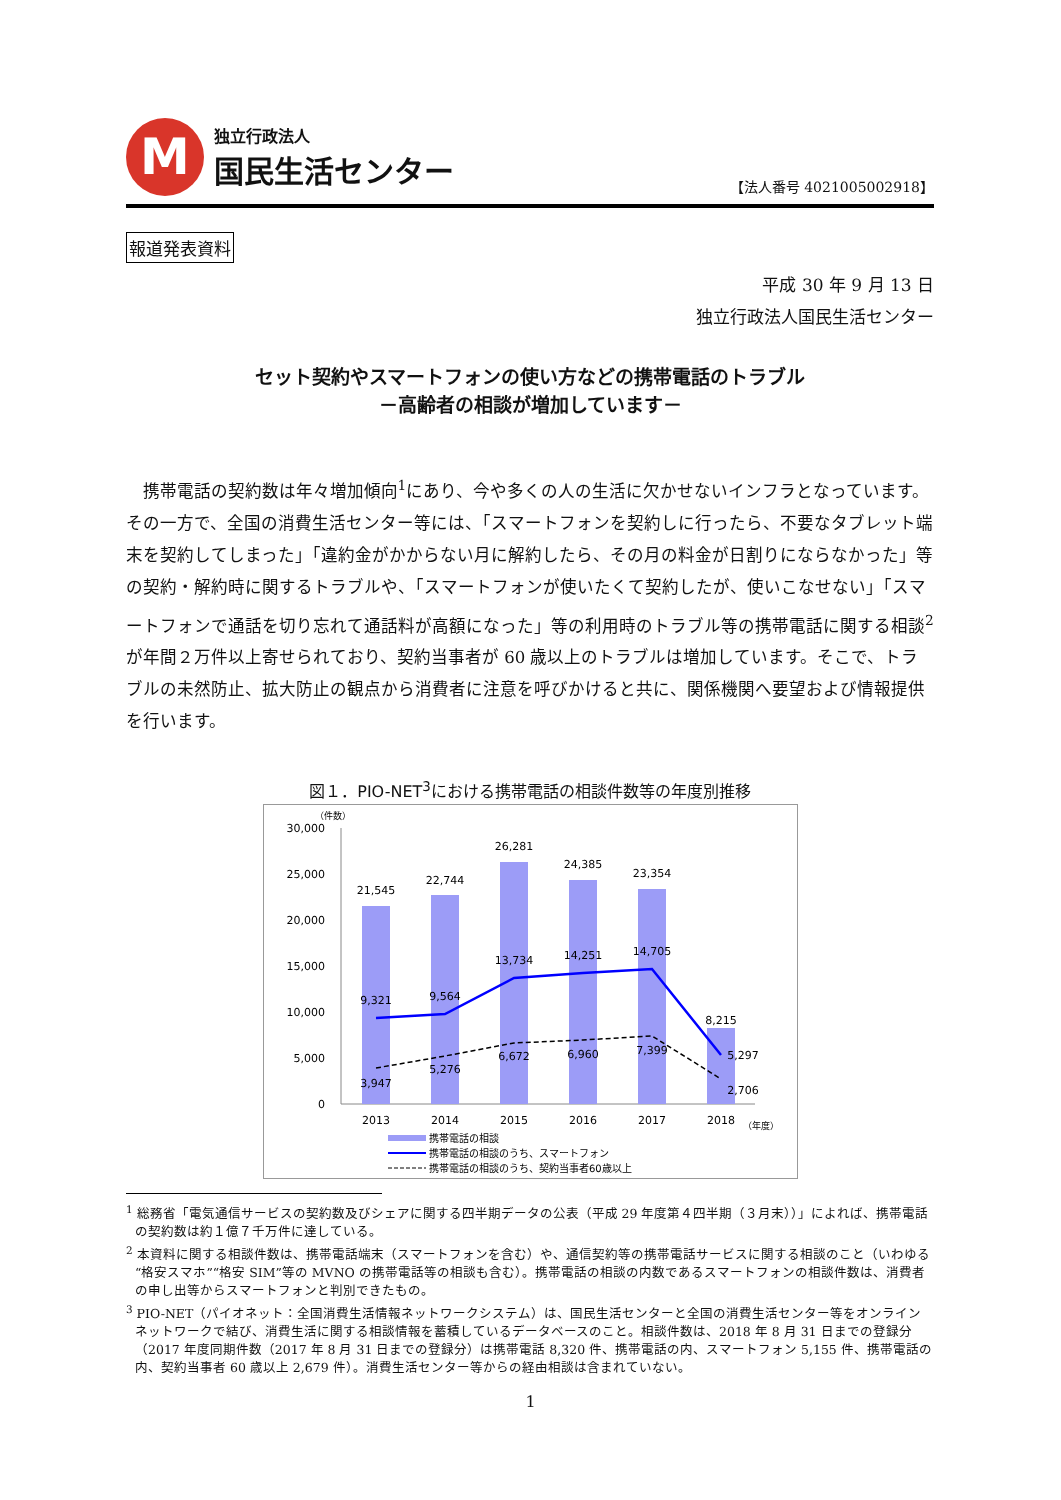M
独立行政法人
国民生活センター
【法人番号 4021005002918】
報道発表資料
平成 30 年 9 月 13 日
独立行政法人国民生活センター
セット契約やスマートフォンの使い方などの携帯電話のトラブル
－高齢者の相談が増加しています－
携帯電話の契約数は年々増加傾向<sup>1</sup>にあり、今や多くの人の生活に欠かせないインフラとなっています。その一方で、全国の消費生活センター等には、「スマートフォンを契約しに行ったら、不要なタブレット端末を契約してしまった」「違約金がかからない月に解約したら、その月の料金が日割りにならなかった」等の契約・解約時に関するトラブルや、「スマートフォンが使いたくて契約したが、使いこなせない」「スマートフォンで通話を切り忘れて通話料が高額になった」等の利用時のトラブル等の携帯電話に関する相談<sup>2</sup>が年間２万件以上寄せられており、契約当事者が 60 歳以上のトラブルは増加しています。そこで、トラブルの未然防止、拡大防止の観点から消費者に注意を呼びかけると共に、関係機関へ要望および情報提供を行います。
図１．PIO-NET<sup>3</sup>における携帯電話の相談件数等の年度別推移
（件数）
30,000
25,000
20,000
15,000
10,000
5,000
0
21,545
22,744
26,281
24,385
23,354
8,215
9,321
9,564
13,734
14,251
14,705
5,297
3,947
5,276
6,672
6,960
7,399
2,706
2013
2014
2015
2016
2017
2018
（年度）
携帯電話の相談
携帯電話の相談のうち、スマートフォン
携帯電話の相談のうち、契約当事者60歳以上
<sup>1</sup> 総務省「電気通信サービスの契約数及びシェアに関する四半期データの公表（平成 29 年度第４四半期（３月末））」によれば、携帯電話の契約数は約１億７千万件に達している。
<sup>2</sup> 本資料に関する相談件数は、携帯電話端末（スマートフォンを含む）や、通信契約等の携帯電話サービスに関する相談のこと（いわゆる“格安スマホ”“格安 SIM”等の MVNO の携帯電話等の相談も含む）。携帯電話の相談の内数であるスマートフォンの相談件数は、消費者の申し出等からスマートフォンと判別できたもの。
<sup>3</sup> PIO-NET（パイオネット：全国消費生活情報ネットワークシステム）は、国民生活センターと全国の消費生活センター等をオンラインネットワークで結び、消費生活に関する相談情報を蓄積しているデータベースのこと。相談件数は、2018 年 8 月 31 日までの登録分（2017 年度同期件数（2017 年 8 月 31 日までの登録分）は携帯電話 8,320 件、携帯電話の内、スマートフォン 5,155 件、携帯電話の内、契約当事者 60 歳以上 2,679 件）。消費生活センター等からの経由相談は含まれていない。
1